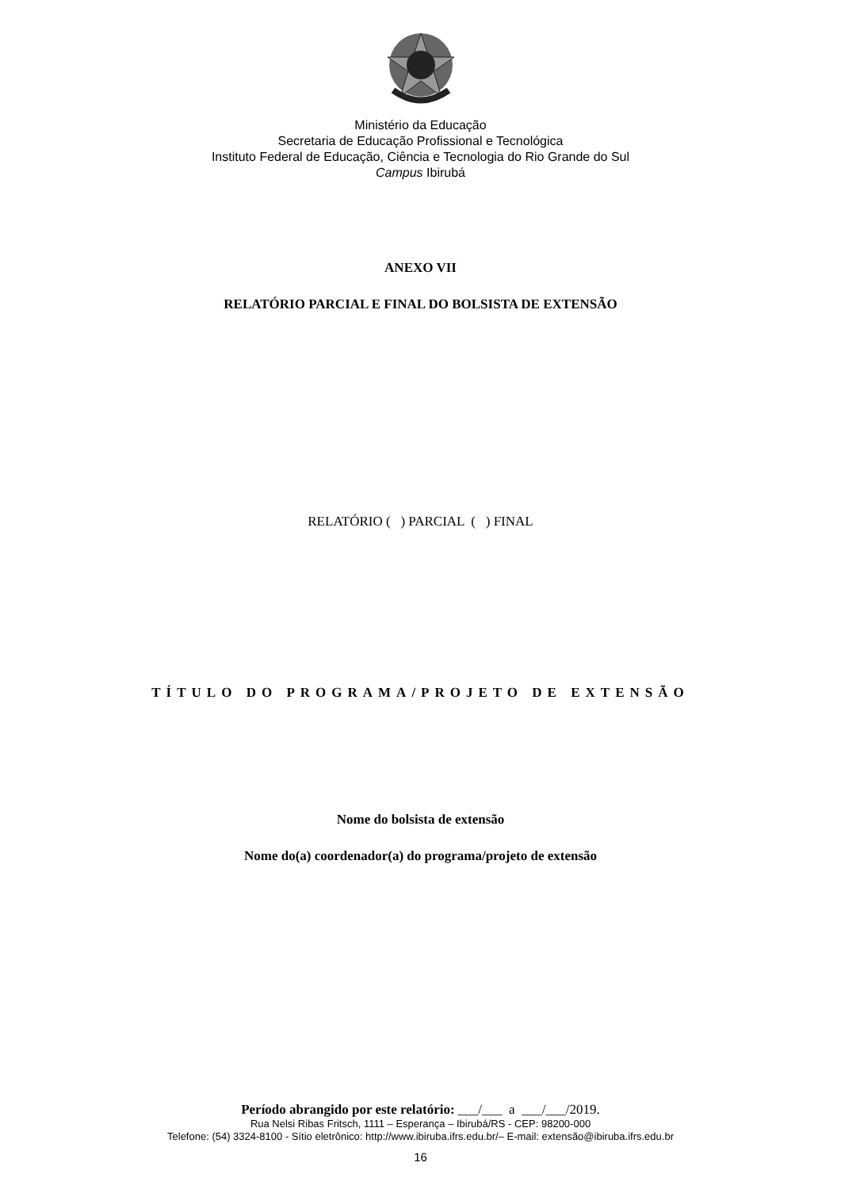Ministério da Educação
Secretaria de Educação Profissional e Tecnológica
Instituto Federal de Educação, Ciência e Tecnologia do Rio Grande do Sul
Campus Ibirubá
ANEXO VII
RELATÓRIO PARCIAL E FINAL DO BOLSISTA DE EXTENSÃO
RELATÓRIO ( ) PARCIAL ( ) FINAL
TÍTULO DO PROGRAMA/PROJETO DE EXTENSÃO
Nome do bolsista de extensão
Nome do(a) coordenador(a) do programa/projeto de extensão
Período abrangido por este relatório: ___/___ a ___/___/2019.
Rua Nelsi Ribas Fritsch, 1111 – Esperança – Ibirubá/RS - CEP: 98200-000
Telefone: (54) 3324-8100 - Sítio eletrônico: http://www.ibiruba.ifrs.edu.br/– E-mail: extensão@ibiruba.ifrs.edu.br
16